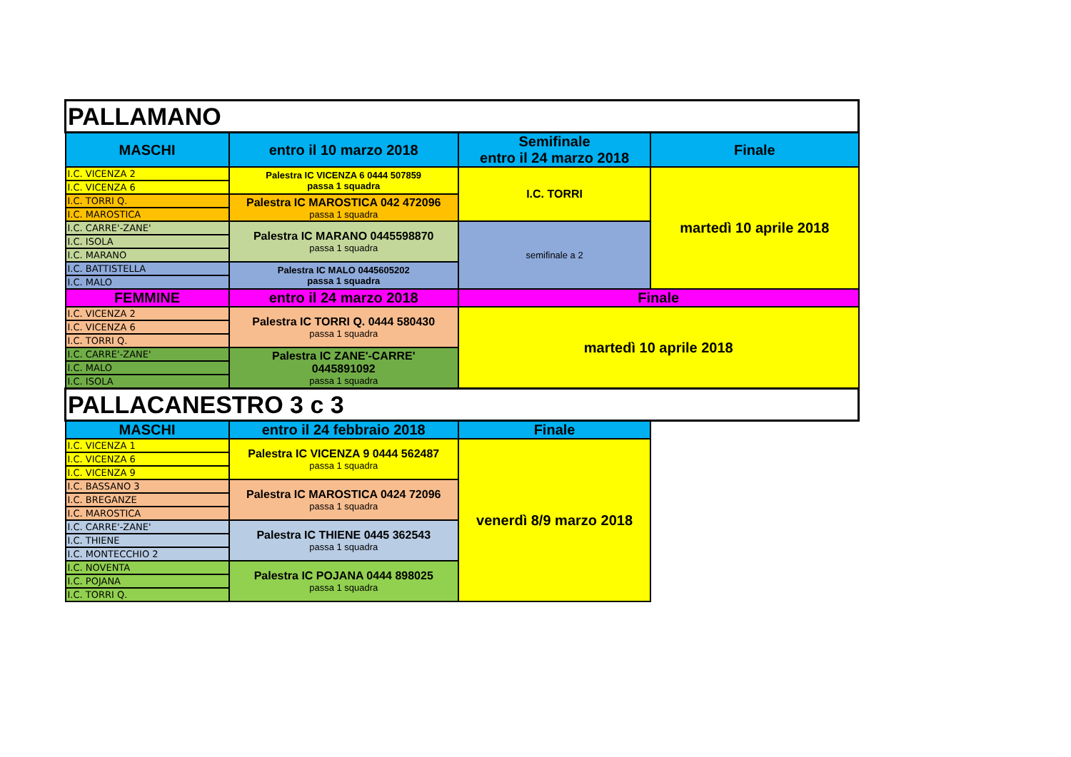| PALLAMANO | | | |
| MASCHI | entro il 10 marzo 2018 | Semifinale entro il 24 marzo 2018 | Finale |
| I.C. VICENZA 2 | Palestra IC VICENZA 6 0444 507859 passa 1 squadra | I.C. TORRI | martedì 10 aprile 2018 |
| I.C. VICENZA 6 | | | |
| I.C. TORRI Q. | Palestra IC MAROSTICA 042 472096 passa 1 squadra | | |
| I.C. MAROSTICA | | | |
| I.C. CARRE'-ZANE' | Palestra IC MARANO 0445598870 passa 1 squadra | semifinale a 2 | |
| I.C. ISOLA | | | |
| I.C. MARANO | | | |
| I.C. BATTISTELLA | Palestra IC MALO 0445605202 passa 1 squadra | | |
| I.C. MALO | | | |
| FEMMINE | entro il 24 marzo 2018 | Finale | |
| I.C. VICENZA 2 | Palestra IC TORRI Q. 0444 580430 passa 1 squadra | martedì 10 aprile 2018 | |
| I.C. VICENZA 6 | | | |
| I.C. TORRI Q. | | | |
| I.C. CARRE'-ZANE' | Palestra IC ZANE'-CARRE' 0445891092 passa 1 squadra | | |
| I.C. MALO | | | |
| I.C. ISOLA | | | |
| PALLACANESTRO 3 c 3 | | | |
| MASCHI | entro il 24 febbraio 2018 | Finale | |
| I.C. VICENZA 1 | Palestra IC VICENZA 9 0444 562487 passa 1 squadra | venerdì 8/9 marzo 2018 | |
| I.C. VICENZA 6 | | | |
| I.C. VICENZA 9 | | | |
| I.C. BASSANO 3 | Palestra IC MAROSTICA 0424 72096 passa 1 squadra | | |
| I.C. BREGANZE | | | |
| I.C. MAROSTICA | | | |
| I.C. CARRE'-ZANE' | Palestra IC THIENE 0445 362543 passa 1 squadra | | |
| I.C. THIENE | | | |
| I.C. MONTECCHIO 2 | | | |
| I.C. NOVENTA | Palestra IC POJANA 0444 898025 passa 1 squadra | | |
| I.C. POJANA | | | |
| I.C. TORRI Q. | | | |